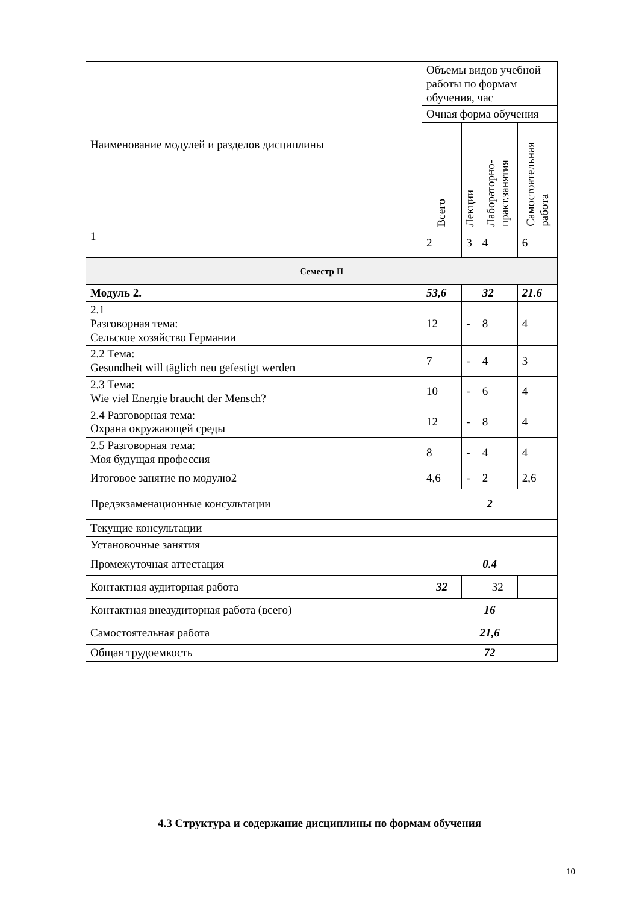| Наименование модулей и разделов дисциплины | Объемы видов учебной работы по формам обучения, час | | | |
| | Очная форма обучения | | | |
| | Всего | Лекции | Лабораторно- практ.занятия | Самостоятельная работа |
| 1 | 2 | 3 | 4 | 6 |
| Семестр II | | | | |
| Модуль 2. | 53,6 | | 32 | 21.6 |
| 2.1 Разговорная тема: Сельское хозяйство Германии | 12 | - | 8 | 4 |
| 2.2 Тема: Gesundheit will täglich neu gefestigt werden | 7 | - | 4 | 3 |
| 2.3 Тема: Wie viel Energie braucht der Mensch? | 10 | - | 6 | 4 |
| 2.4 Разговорная тема: Охрана окружающей среды | 12 | - | 8 | 4 |
| 2.5 Разговорная тема: Моя будущая профессия | 8 | - | 4 | 4 |
| Итоговое занятие по модулю2 | 4,6 | - | 2 | 2,6 |
| Предэкзаменационные консультации | 2 | | | |
| Текущие консультации | | | | |
| Установочные занятия | | | | |
| Промежуточная аттестация | 0.4 | | | |
| Контактная аудиторная работа | 32 | | 32 | |
| Контактная внеаудиторная работа (всего) | 16 | | | |
| Самостоятельная работа | 21,6 | | | |
| Общая трудоемкость | 72 | | | |
4.3 Структура и содержание дисциплины по формам обучения
10